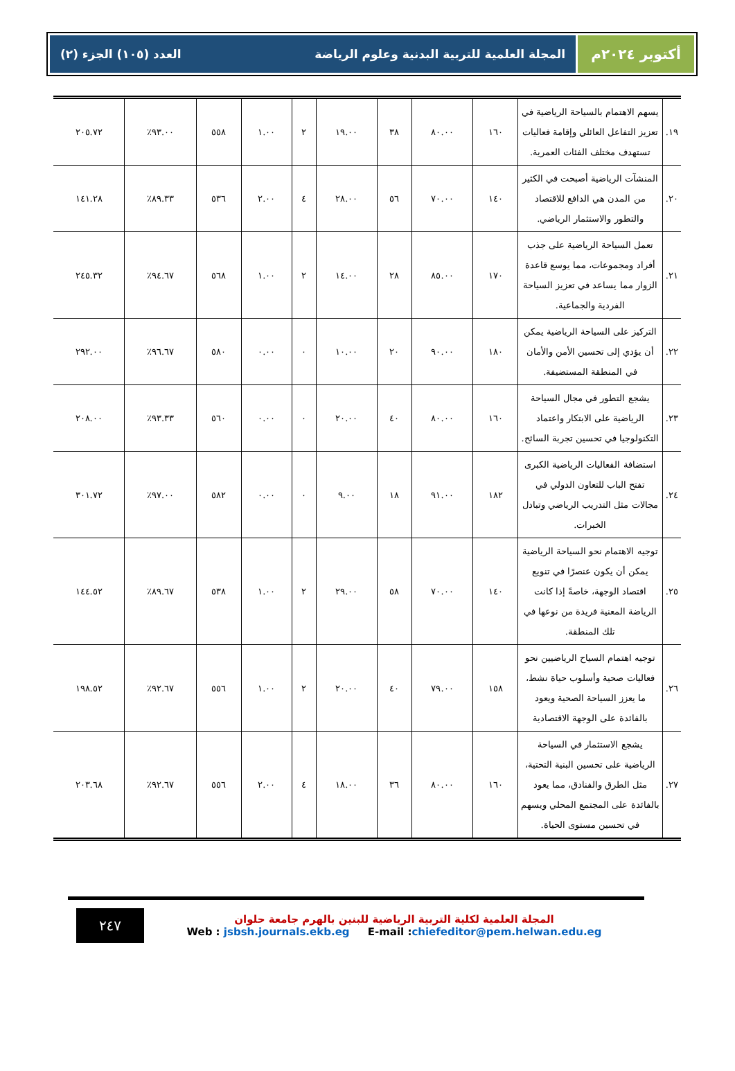أكتوبر ٢٠٢٤م
المجلة العلمية للتربية البدنية وعلوم الرياضة العدد (١٠٥) الجزء (٢)
| ١٩. | يسهم الاهتمام بالسياحة الرياضية في تعزيز التفاعل العائلي وإقامة فعاليات تستهدف مختلف الفئات العمرية. | ١٦٠ | ٨٠.٠٠ | ٣٨ | ١٩.٠٠ | ٢ | ١.٠٠ | ٥٥٨ | ٩٣.٠٠٪ | ٢٠٥.٧٢ |
| ٢٠. | المنشآت الرياضية أصبحت في الكثير من المدن هي الدافع للاقتصاد والتطور والاستثمار الرياضي. | ١٤٠ | ٧٠.٠٠ | ٥٦ | ٢٨.٠٠ | ٤ | ٢.٠٠ | ٥٣٦ | ٨٩.٣٣٪ | ١٤١.٢٨ |
| ٢١. | تعمل السياحة الرياضية على جذب أفراد ومجموعات، مما يوسع قاعدة الزوار مما يساعد في تعزيز السياحة الفردية والجماعية. | ١٧٠ | ٨٥.٠٠ | ٢٨ | ١٤.٠٠ | ٢ | ١.٠٠ | ٥٦٨ | ٩٤.٦٧٪ | ٢٤٥.٣٢ |
| ٢٢. | التركيز على السياحة الرياضية يمكن أن يؤدي إلى تحسين الأمن والأمان في المنطقة المستضيفة. | ١٨٠ | ٩٠.٠٠ | ٢٠ | ١٠.٠٠ | ٠ | ٠.٠٠ | ٥٨٠ | ٩٦.٦٧٪ | ٢٩٢.٠٠ |
| ٢٣. | يشجع التطور في مجال السياحة الرياضية على الابتكار واعتماد التكنولوجيا في تحسين تجربة السائح. | ١٦٠ | ٨٠.٠٠ | ٤٠ | ٢٠.٠٠ | ٠ | ٠.٠٠ | ٥٦٠ | ٩٣.٣٣٪ | ٢٠٨.٠٠ |
| ٢٤. | استضافة الفعاليات الرياضية الكبرى تفتح الباب للتعاون الدولي في مجالات مثل التدريب الرياضي وتبادل الخبرات. | ١٨٢ | ٩١.٠٠ | ١٨ | ٩.٠٠ | ٠ | ٠.٠٠ | ٥٨٢ | ٩٧.٠٠٪ | ٣٠١.٧٢ |
| ٢٥. | توجيه الاهتمام نحو السياحة الرياضية يمكن أن يكون عنصرًا في تنويع اقتصاد الوجهة، خاصةً إذا كانت الرياضة المعنية فريدة من نوعها في تلك المنطقة. | ١٤٠ | ٧٠.٠٠ | ٥٨ | ٢٩.٠٠ | ٢ | ١.٠٠ | ٥٣٨ | ٨٩.٦٧٪ | ١٤٤.٥٢ |
| ٢٦. | توجيه اهتمام السياح الرياضيين نحو فعاليات صحية وأسلوب حياة نشط، ما يعزز السياحة الصحية ويعود بالفائدة على الوجهة الاقتصادية | ١٥٨ | ٧٩.٠٠ | ٤٠ | ٢٠.٠٠ | ٢ | ١.٠٠ | ٥٥٦ | ٩٢.٦٧٪ | ١٩٨.٥٢ |
| ٢٧. | يشجع الاستثمار في السياحة الرياضية على تحسين البنية التحتية، مثل الطرق والفنادق، مما يعود بالفائدة على المجتمع المحلي ويسهم في تحسين مستوى الحياة. | ١٦٠ | ٨٠.٠٠ | ٣٦ | ١٨.٠٠ | ٤ | ٢.٠٠ | ٥٥٦ | ٩٢.٦٧٪ | ٢٠٣.٦٨ |
٢٤٧
المجلة العلمية لكلية التربية الرياضية للبنين بالهرم جامعة حلوان
Web : jsbsh.journals.ekb.eg E-mail :chiefeditor@pem.helwan.edu.eg